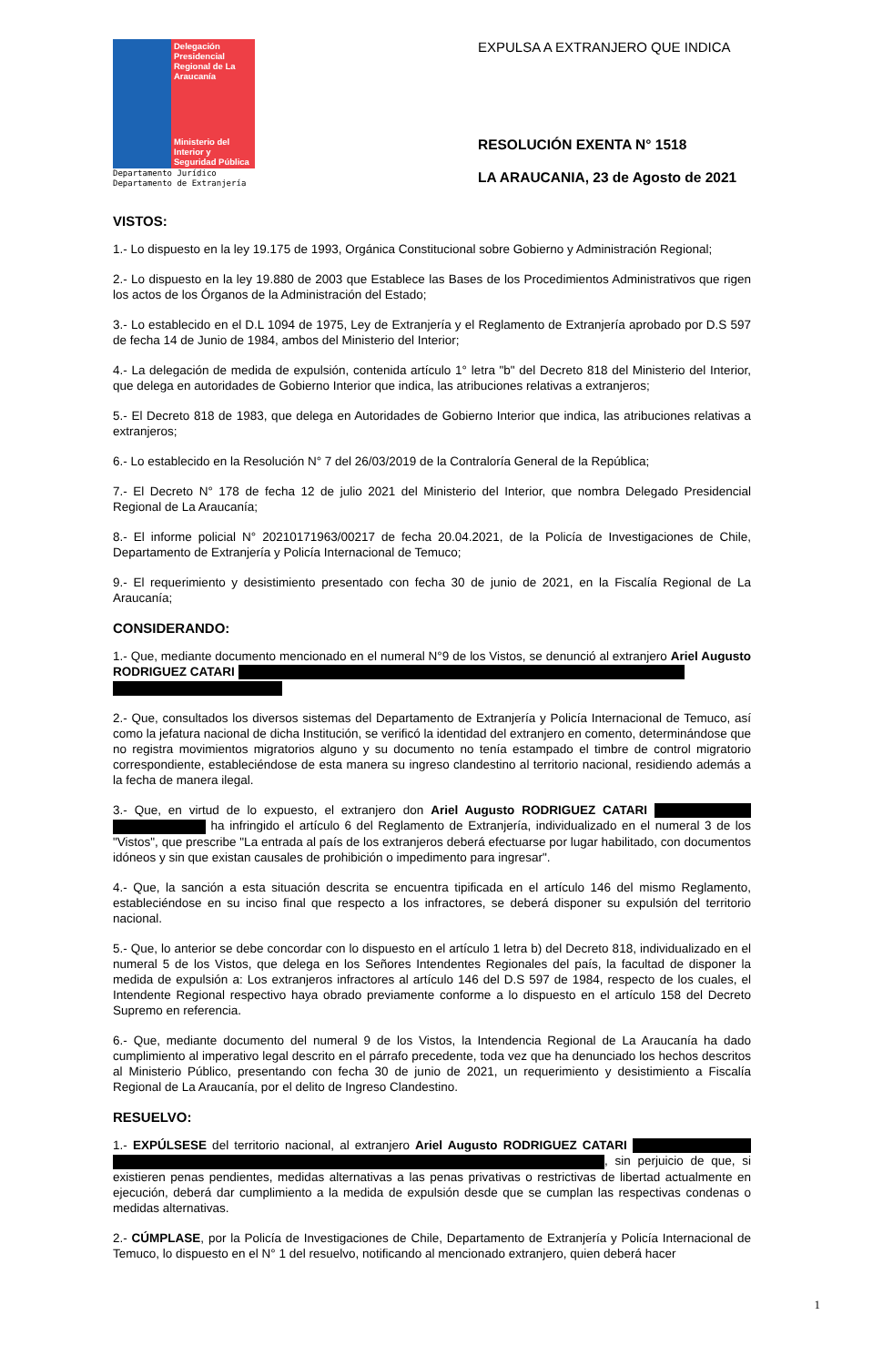Delegación Presidencial Regional de La Araucanía
Ministerio del Interior y Seguridad Pública
Departamento Jurídico
Departamento de Extranjería
EXPULSA A EXTRANJERO QUE INDICA
RESOLUCIÓN EXENTA N° 1518
LA ARAUCANIA, 23 de Agosto de 2021
VISTOS:
1.- Lo dispuesto en la ley 19.175 de 1993, Orgánica Constitucional sobre Gobierno y Administración Regional;
2.- Lo dispuesto en la ley 19.880 de 2003 que Establece las Bases de los Procedimientos Administrativos que rigen los actos de los Órganos de la Administración del Estado;
3.- Lo establecido en el D.L 1094 de 1975, Ley de Extranjería y el Reglamento de Extranjería aprobado por D.S 597 de fecha 14 de Junio de 1984, ambos del Ministerio del Interior;
4.- La delegación de medida de expulsión, contenida artículo 1° letra "b" del Decreto 818 del Ministerio del Interior, que delega en autoridades de Gobierno Interior que indica, las atribuciones relativas a extranjeros;
5.- El Decreto 818 de 1983, que delega en Autoridades de Gobierno Interior que indica, las atribuciones relativas a extranjeros;
6.- Lo establecido en la Resolución N° 7 del 26/03/2019 de la Contraloría General de la República;
7.- El Decreto N° 178 de fecha 12 de julio 2021 del Ministerio del Interior, que nombra Delegado Presidencial Regional de La Araucanía;
8.- El informe policial N° 20210171963/00217 de fecha 20.04.2021, de la Policía de Investigaciones de Chile, Departamento de Extranjería y Policía Internacional de Temuco;
9.- El requerimiento y desistimiento presentado con fecha 30 de junio de 2021, en la Fiscalía Regional de La Araucanía;
CONSIDERANDO:
1.- Que, mediante documento mencionado en el numeral N°9 de los Vistos, se denunció al extranjero Ariel Augusto RODRIGUEZ CATARI
2.- Que, consultados los diversos sistemas del Departamento de Extranjería y Policía Internacional de Temuco, así como la jefatura nacional de dicha Institución, se verificó la identidad del extranjero en comento, determinándose que no registra movimientos migratorios alguno y su documento no tenía estampado el timbre de control migratorio correspondiente, estableciéndose de esta manera su ingreso clandestino al territorio nacional, residiendo además a la fecha de manera ilegal.
3.- Que, en virtud de lo expuesto, el extranjero don Ariel Augusto RODRIGUEZ CATARI ha infringido el artículo 6 del Reglamento de Extranjería, individualizado en el numeral 3 de los "Vistos", que prescribe "La entrada al país de los extranjeros deberá efectuarse por lugar habilitado, con documentos idóneos y sin que existan causales de prohibición o impedimento para ingresar".
4.- Que, la sanción a esta situación descrita se encuentra tipificada en el artículo 146 del mismo Reglamento, estableciéndose en su inciso final que respecto a los infractores, se deberá disponer su expulsión del territorio nacional.
5.- Que, lo anterior se debe concordar con lo dispuesto en el artículo 1 letra b) del Decreto 818, individualizado en el numeral 5 de los Vistos, que delega en los Señores Intendentes Regionales del país, la facultad de disponer la medida de expulsión a: Los extranjeros infractores al artículo 146 del D.S 597 de 1984, respecto de los cuales, el Intendente Regional respectivo haya obrado previamente conforme a lo dispuesto en el artículo 158 del Decreto Supremo en referencia.
6.- Que, mediante documento del numeral 9 de los Vistos, la Intendencia Regional de La Araucanía ha dado cumplimiento al imperativo legal descrito en el párrafo precedente, toda vez que ha denunciado los hechos descritos al Ministerio Público, presentando con fecha 30 de junio de 2021, un requerimiento y desistimiento a Fiscalía Regional de La Araucanía, por el delito de Ingreso Clandestino.
RESUELVO:
1.- EXPÚLSESE del territorio nacional, al extranjero Ariel Augusto RODRIGUEZ CATARI , sin perjuicio de que, si existieren penas pendientes, medidas alternativas a las penas privativas o restrictivas de libertad actualmente en ejecución, deberá dar cumplimiento a la medida de expulsión desde que se cumplan las respectivas condenas o medidas alternativas.
2.- CÚMPLASE, por la Policía de Investigaciones de Chile, Departamento de Extranjería y Policía Internacional de Temuco, lo dispuesto en el N° 1 del resuelvo, notificando al mencionado extranjero, quien deberá hacer
1